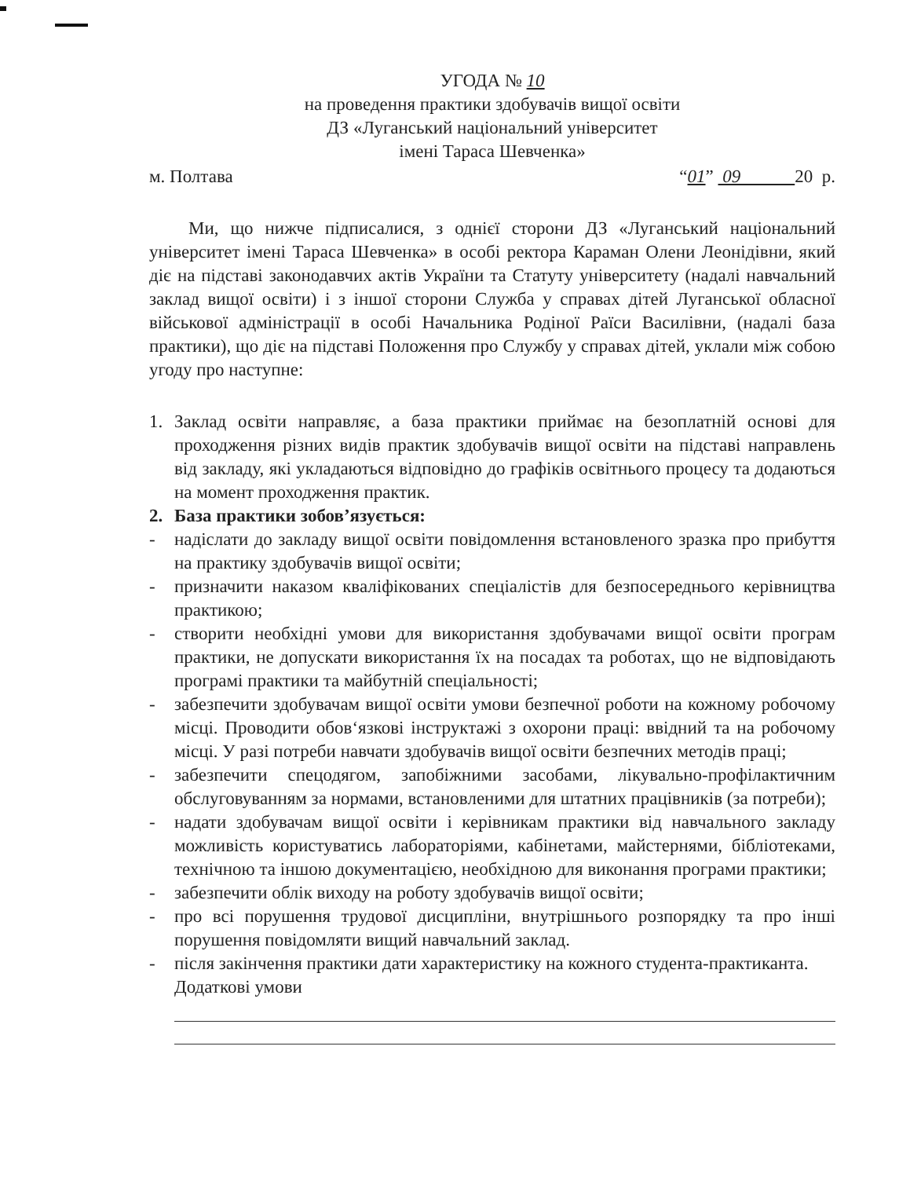УГОДА № 10
на проведення практики здобувачів вищої освіти
ДЗ «Луганський національний університет
імені Тараса Шевченка»
м. Полтава “01” 09 20 р.
Ми, що нижче підписалися, з однієї сторони ДЗ «Луганський національний університет імені Тараса Шевченка» в особі ректора Караман Олени Леонідівни, який діє на підставі законодавчих актів України та Статуту університету (надалі навчальний заклад вищої освіти) і з іншої сторони Служба у справах дітей Луганської обласної військової адміністрації в особі Начальника Родіної Раїси Василівни, (надалі база практики), що діє на підставі Положення про Службу у справах дітей, уклали між собою угоду про наступне:
1. Заклад освіти направляє, а база практики приймає на безоплатній основі для проходження різних видів практик здобувачів вищої освіти на підставі направлень від закладу, які укладаються відповідно до графіків освітнього процесу та додаються на момент проходження практик.
2. База практики зобов’язується:
- надіслати до закладу вищої освіти повідомлення встановленого зразка про прибуття на практику здобувачів вищої освіти;
- призначити наказом кваліфікованих спеціалістів для безпосереднього керівництва практикою;
- створити необхідні умови для використання здобувачами вищої освіти програм практики, не допускати використання їх на посадах та роботах, що не відповідають програмі практики та майбутній спеціальності;
- забезпечити здобувачам вищої освіти умови безпечної роботи на кожному робочому місці. Проводити обов‘язкові інструктажі з охорони праці: ввідний та на робочому місці. У разі потреби навчати здобувачів вищої освіти безпечних методів праці;
- забезпечити спецодягом, запобіжними засобами, лікувально-профілактичним обслуговуванням за нормами, встановленими для штатних працівників (за потреби);
- надати здобувачам вищої освіти і керівникам практики від навчального закладу можливість користуватись лабораторіями, кабінетами, майстернями, бібліотеками, технічною та іншою документацією, необхідною для виконання програми практики;
- забезпечити облік виходу на роботу здобувачів вищої освіти;
- про всі порушення трудової дисципліни, внутрішнього розпорядку та про інші порушення повідомляти вищий навчальний заклад.
- після закінчення практики дати характеристику на кожного студента-практиканта.
Додаткові умови